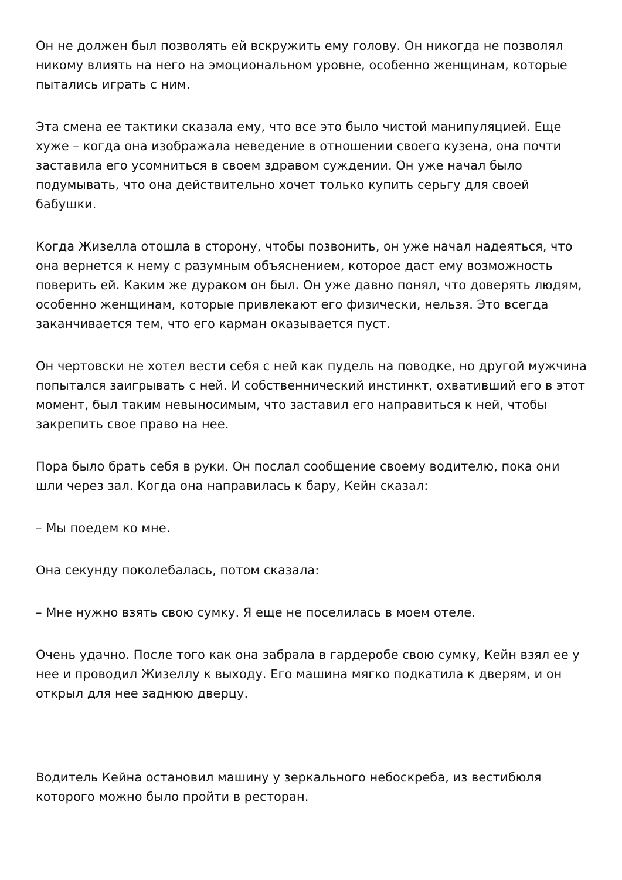Он не должен был позволять ей вскружить ему голову. Он никогда не позволял никому влиять на него на эмоциональном уровне, особенно женщинам, которые пытались играть с ним.
Эта смена ее тактики сказала ему, что все это было чистой манипуляцией. Еще хуже – когда она изображала неведение в отношении своего кузена, она почти заставила его усомниться в своем здравом суждении. Он уже начал было подумывать, что она действительно хочет только купить серьгу для своей бабушки.
Когда Жизелла отошла в сторону, чтобы позвонить, он уже начал надеяться, что она вернется к нему с разумным объяснением, которое даст ему возможность поверить ей. Каким же дураком он был. Он уже давно понял, что доверять людям, особенно женщинам, которые привлекают его физически, нельзя. Это всегда заканчивается тем, что его карман оказывается пуст.
Он чертовски не хотел вести себя с ней как пудель на поводке, но другой мужчина попытался заигрывать с ней. И собственнический инстинкт, охвативший его в этот момент, был таким невыносимым, что заставил его направиться к ней, чтобы закрепить свое право на нее.
Пора было брать себя в руки. Он послал сообщение своему водителю, пока они шли через зал. Когда она направилась к бару, Кейн сказал:
– Мы поедем ко мне.
Она секунду поколебалась, потом сказала:
– Мне нужно взять свою сумку. Я еще не поселилась в моем отеле.
Очень удачно. После того как она забрала в гардеробе свою сумку, Кейн взял ее у нее и проводил Жизеллу к выходу. Его машина мягко подкатила к дверям, и он открыл для нее заднюю дверцу.
Водитель Кейна остановил машину у зеркального небоскреба, из вестибюля которого можно было пройти в ресторан.